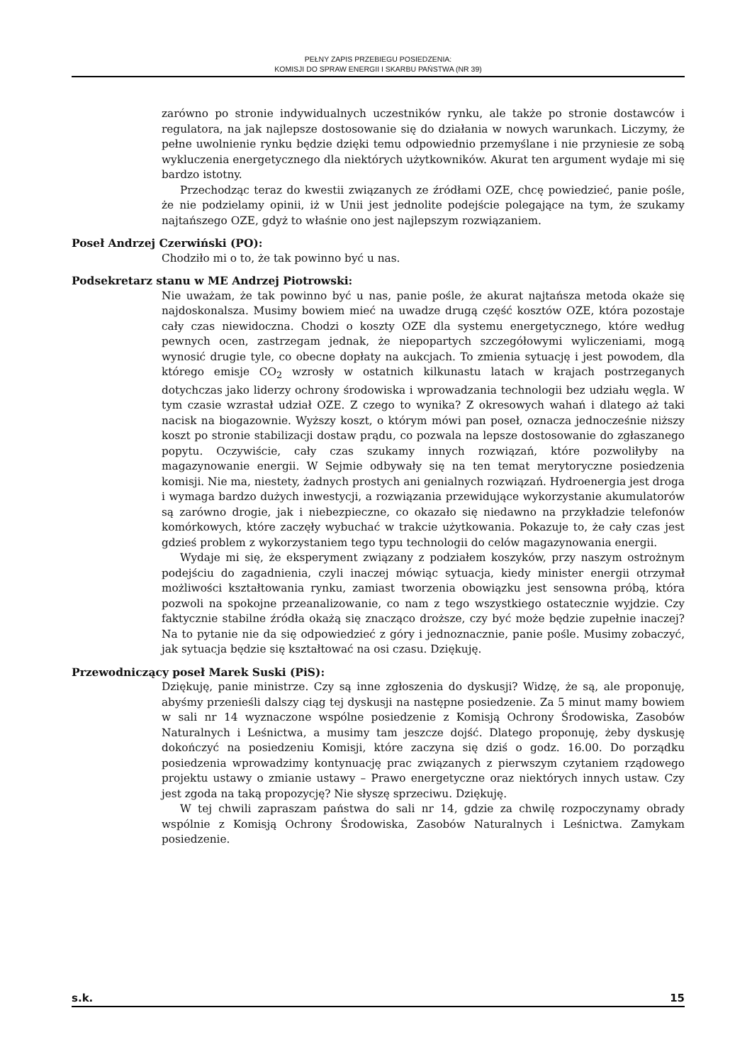PEŁNY ZAPIS PRZEBIEGU POSIEDZENIA:
KOMISJI DO SPRAW ENERGII I SKARBU PAŃSTWA (NR 39)
zarówno po stronie indywidualnych uczestników rynku, ale także po stronie dostawców i regulatora, na jak najlepsze dostosowanie się do działania w nowych warunkach. Liczymy, że pełne uwolnienie rynku będzie dzięki temu odpowiednio przemyślane i nie przyniesie ze sobą wykluczenia energetycznego dla niektórych użytkowników. Akurat ten argument wydaje mi się bardzo istotny.
Przechodząc teraz do kwestii związanych ze źródłami OZE, chcę powiedzieć, panie pośle, że nie podzielamy opinii, iż w Unii jest jednolite podejście polegające na tym, że szukamy najtańszego OZE, gdyż to właśnie ono jest najlepszym rozwiązaniem.
Poseł Andrzej Czerwiński (PO):
Chodziło mi o to, że tak powinno być u nas.
Podsekretarz stanu w ME Andrzej Piotrowski:
Nie uważam, że tak powinno być u nas, panie pośle, że akurat najtańsza metoda okaże się najdoskonalsza. Musimy bowiem mieć na uwadze drugą część kosztów OZE, która pozostaje cały czas niewidoczna. Chodzi o koszty OZE dla systemu energetycznego, które według pewnych ocen, zastrzegam jednak, że niepopartych szczegółowymi wyliczeniami, mogą wynosić drugie tyle, co obecne dopłaty na aukcjach. To zmienia sytuację i jest powodem, dla którego emisje CO<sub>2</sub> wzrosły w ostatnich kilkunastu latach w krajach postrzeganych dotychczas jako liderzy ochrony środowiska i wprowadzania technologii bez udziału węgla. W tym czasie wzrastał udział OZE. Z czego to wynika? Z okresowych wahań i dlatego aż taki nacisk na biogazownie. Wyższy koszt, o którym mówi pan poseł, oznacza jednocześnie niższy koszt po stronie stabilizacji dostaw prądu, co pozwala na lepsze dostosowanie do zgłaszanego popytu. Oczywiście, cały czas szukamy innych rozwiązań, które pozwoliłyby na magazynowanie energii. W Sejmie odbywały się na ten temat merytoryczne posiedzenia komisji. Nie ma, niestety, żadnych prostych ani genialnych rozwiązań. Hydroenergia jest droga i wymaga bardzo dużych inwestycji, a rozwiązania przewidujące wykorzystanie akumulatorów są zarówno drogie, jak i niebezpieczne, co okazało się niedawno na przykładzie telefonów komórkowych, które zaczęły wybuchać w trakcie użytkowania. Pokazuje to, że cały czas jest gdzieś problem z wykorzystaniem tego typu technologii do celów magazynowania energii.
Wydaje mi się, że eksperyment związany z podziałem koszyków, przy naszym ostrożnym podejściu do zagadnienia, czyli inaczej mówiąc sytuacja, kiedy minister energii otrzymał możliwości kształtowania rynku, zamiast tworzenia obowiązku jest sensowna próbą, która pozwoli na spokojne przeanalizowanie, co nam z tego wszystkiego ostatecznie wyjdzie. Czy faktycznie stabilne źródła okażą się znacząco droższe, czy być może będzie zupełnie inaczej? Na to pytanie nie da się odpowiedzieć z góry i jednoznacznie, panie pośle. Musimy zobaczyć, jak sytuacja będzie się kształtować na osi czasu. Dziękuję.
Przewodniczący poseł Marek Suski (PiS):
Dziękuję, panie ministrze. Czy są inne zgłoszenia do dyskusji? Widzę, że są, ale proponuję, abyśmy przenieśli dalszy ciąg tej dyskusji na następne posiedzenie. Za 5 minut mamy bowiem w sali nr 14 wyznaczone wspólne posiedzenie z Komisją Ochrony Środowiska, Zasobów Naturalnych i Leśnictwa, a musimy tam jeszcze dojść. Dlatego proponuję, żeby dyskusję dokończyć na posiedzeniu Komisji, które zaczyna się dziś o godz. 16.00. Do porządku posiedzenia wprowadzimy kontynuację prac związanych z pierwszym czytaniem rządowego projektu ustawy o zmianie ustawy – Prawo energetyczne oraz niektórych innych ustaw. Czy jest zgoda na taką propozycję? Nie słyszę sprzeciwu. Dziękuję.
W tej chwili zapraszam państwa do sali nr 14, gdzie za chwilę rozpoczynamy obrady wspólnie z Komisją Ochrony Środowiska, Zasobów Naturalnych i Leśnictwa. Zamykam posiedzenie.
s.k. 15